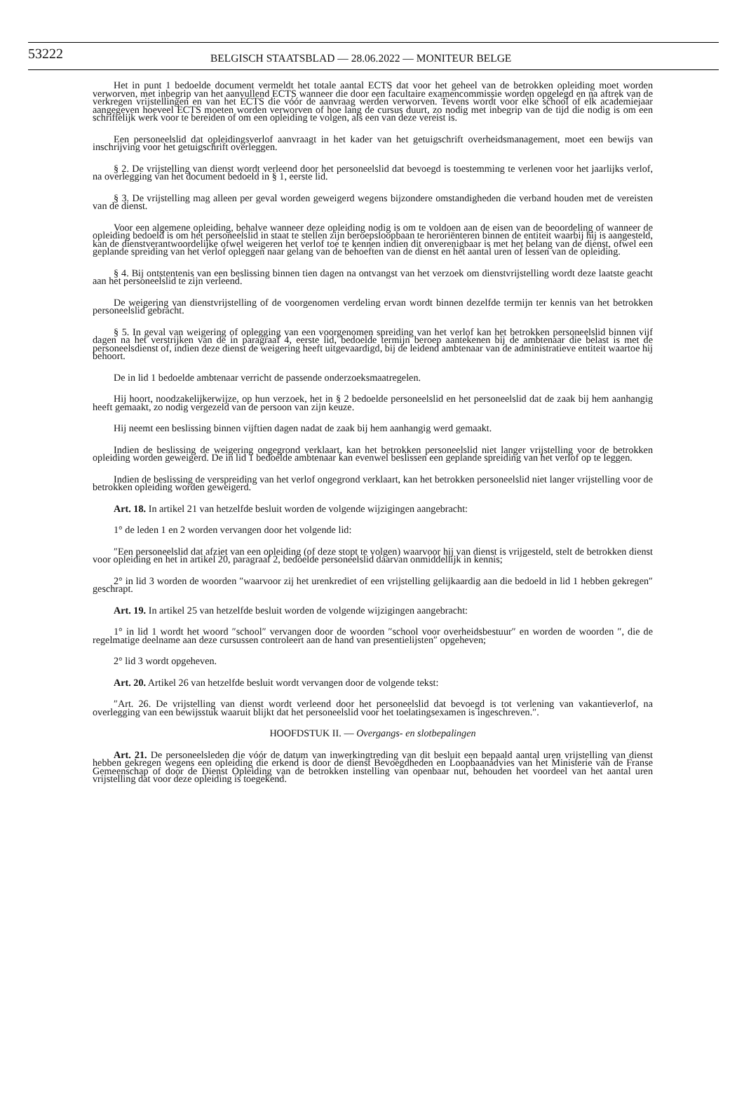53222
BELGISCH STAATSBLAD — 28.06.2022 — MONITEUR BELGE
Het in punt 1 bedoelde document vermeldt het totale aantal ECTS dat voor het geheel van de betrokken opleiding moet worden verworven, met inbegrip van het aanvullend ECTS wanneer die door een facultaire examencommissie worden opgelegd en na aftrek van de verkregen vrijstellingen en van het ECTS die vóór de aanvraag werden verworven. Tevens wordt voor elke school of elk academiejaar aangegeven hoeveel ECTS moeten worden verworven of hoe lang de cursus duurt, zo nodig met inbegrip van de tijd die nodig is om een schriftelijk werk voor te bereiden of om een opleiding te volgen, als een van deze vereist is.
Een personeelslid dat opleidingsverlof aanvraagt in het kader van het getuigschrift overheidsmanagement, moet een bewijs van inschrijving voor het getuigschrift overleggen.
§ 2. De vrijstelling van dienst wordt verleend door het personeelslid dat bevoegd is toestemming te verlenen voor het jaarlijks verlof, na overlegging van het document bedoeld in § 1, eerste lid.
§ 3. De vrijstelling mag alleen per geval worden geweigerd wegens bijzondere omstandigheden die verband houden met de vereisten van de dienst.
Voor een algemene opleiding, behalve wanneer deze opleiding nodig is om te voldoen aan de eisen van de beoordeling of wanneer de opleiding bedoeld is om het personeelslid in staat te stellen zijn beroepsloopbaan te heroriënteren binnen de entiteit waarbij hij is aangesteld, kan de dienstverantwoordelijke ofwel weigeren het verlof toe te kennen indien dit onverenigbaar is met het belang van de dienst, ofwel een geplande spreiding van het verlof opleggen naar gelang van de behoeften van de dienst en het aantal uren of lessen van de opleiding.
§ 4. Bij ontstentenis van een beslissing binnen tien dagen na ontvangst van het verzoek om dienstvrijstelling wordt deze laatste geacht aan het personeelslid te zijn verleend.
De weigering van dienstvrijstelling of de voorgenomen verdeling ervan wordt binnen dezelfde termijn ter kennis van het betrokken personeelslid gebracht.
§ 5. In geval van weigering of oplegging van een voorgenomen spreiding van het verlof kan het betrokken personeelslid binnen vijf dagen na het verstrijken van de in paragraaf 4, eerste lid, bedoelde termijn beroep aantekenen bij de ambtenaar die belast is met de personeelsdienst of, indien deze dienst de weigering heeft uitgevaardigd, bij de leidend ambtenaar van de administratieve entiteit waartoe hij behoort.
De in lid 1 bedoelde ambtenaar verricht de passende onderzoeksmaatregelen.
Hij hoort, noodzakelijkerwijze, op hun verzoek, het in § 2 bedoelde personeelslid en het personeelslid dat de zaak bij hem aanhangig heeft gemaakt, zo nodig vergezeld van de persoon van zijn keuze.
Hij neemt een beslissing binnen vijftien dagen nadat de zaak bij hem aanhangig werd gemaakt.
Indien de beslissing de weigering ongegrond verklaart, kan het betrokken personeelslid niet langer vrijstelling voor de betrokken opleiding worden geweigerd. De in lid 1 bedoelde ambtenaar kan evenwel beslissen een geplande spreiding van het verlof op te leggen.
Indien de beslissing de verspreiding van het verlof ongegrond verklaart, kan het betrokken personeelslid niet langer vrijstelling voor de betrokken opleiding worden geweigerd.
Art. 18. In artikel 21 van hetzelfde besluit worden de volgende wijzigingen aangebracht:
1° de leden 1 en 2 worden vervangen door het volgende lid:
″Een personeelslid dat afziet van een opleiding (of deze stopt te volgen) waarvoor hij van dienst is vrijgesteld, stelt de betrokken dienst voor opleiding en het in artikel 20, paragraaf 2, bedoelde personeelslid daarvan onmiddellijk in kennis;
2° in lid 3 worden de woorden ″waarvoor zij het urenkrediet of een vrijstelling gelijkaardig aan die bedoeld in lid 1 hebben gekregen″ geschrapt.
Art. 19. In artikel 25 van hetzelfde besluit worden de volgende wijzigingen aangebracht:
1° in lid 1 wordt het woord ″school″ vervangen door de woorden ″school voor overheidsbestuur″ en worden de woorden ″, die de regelmatige deelname aan deze cursussen controleert aan de hand van presentielijsten″ opgeheven;
2° lid 3 wordt opgeheven.
Art. 20. Artikel 26 van hetzelfde besluit wordt vervangen door de volgende tekst:
″Art. 26. De vrijstelling van dienst wordt verleend door het personeelslid dat bevoegd is tot verlening van vakantieverlof, na overlegging van een bewijsstuk waaruit blijkt dat het personeelslid voor het toelatingsexamen is ingeschreven.″.
HOOFDSTUK II. — Overgangs- en slotbepalingen
Art. 21. De personeelsleden die vóór de datum van inwerkingtreding van dit besluit een bepaald aantal uren vrijstelling van dienst hebben gekregen wegens een opleiding die erkend is door de dienst Bevoegdheden en Loopbaanadvies van het Ministerie van de Franse Gemeenschap of door de Dienst Opleiding van de betrokken instelling van openbaar nut, behouden het voordeel van het aantal uren vrijstelling dat voor deze opleiding is toegekend.